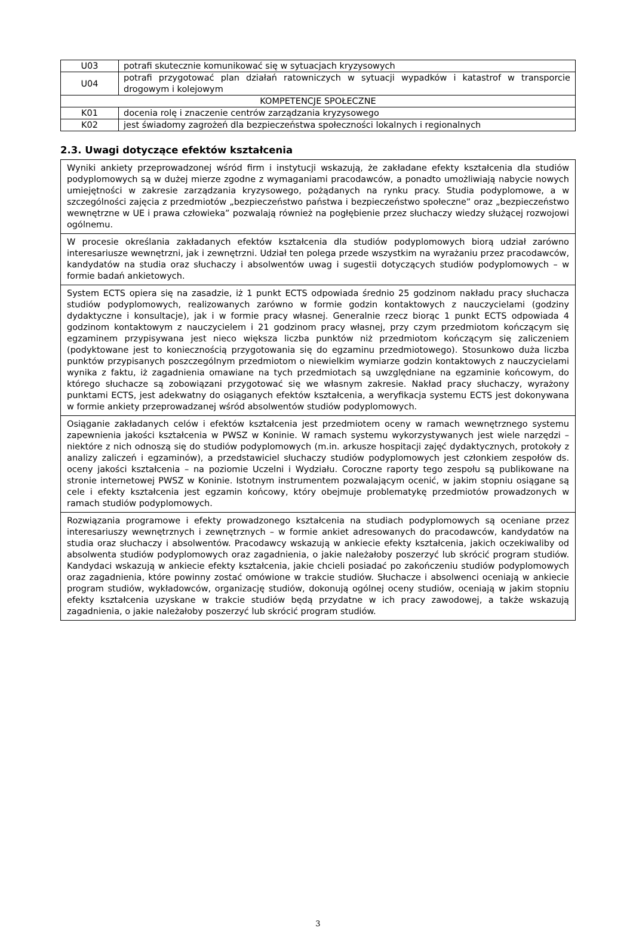| U03 | potrafi skutecznie komunikować się w sytuacjach kryzysowych |
| U04 | potrafi przygotować plan działań ratowniczych w sytuacji wypadków i katastrof w transporcie drogowym i kolejowym |
| KOMPETENCJE SPOŁECZNE | |
| K01 | docenia rolę i znaczenie centrów zarządzania kryzysowego |
| K02 | jest świadomy zagrożeń dla bezpieczeństwa społeczności lokalnych i regionalnych |
2.3. Uwagi dotyczące efektów kształcenia
| Wyniki ankiety przeprowadzonej wśród firm i instytucji wskazują, że zakładane efekty kształcenia dla studiów podyplomowych są w dużej mierze zgodne z wymaganiami pracodawców, a ponadto umożliwiają nabycie nowych umiejętności w zakresie zarządzania kryzysowego, pożądanych na rynku pracy. Studia podyplomowe, a w szczególności zajęcia z przedmiotów „bezpieczeństwo państwa i bezpieczeństwo społeczne” oraz „bezpieczeństwo wewnętrzne w UE i prawa człowieka” pozwalają również na pogłębienie przez słuchaczy wiedzy służącej rozwojowi ogólnemu. |
| W procesie określania zakładanych efektów kształcenia dla studiów podyplomowych biorą udział zarówno interesariusze wewnętrzni, jak i zewnętrzni. Udział ten polega przede wszystkim na wyrażaniu przez pracodawców, kandydatów na studia oraz słuchaczy i absolwentów uwag i sugestii dotyczących studiów podyplomowych – w formie badań ankietowych. |
| System ECTS opiera się na zasadzie, iż 1 punkt ECTS odpowiada średnio 25 godzinom nakładu pracy słuchacza studiów podyplomowych, realizowanych zarówno w formie godzin kontaktowych z nauczycielami (godziny dydaktyczne i konsultacje), jak i w formie pracy własnej. Generalnie rzecz biorąc 1 punkt ECTS odpowiada 4 godzinom kontaktowym z nauczycielem i 21 godzinom pracy własnej, przy czym przedmiotom kończącym się egzaminem przypisywana jest nieco większa liczba punktów niż przedmiotom kończącym się zaliczeniem (podyktowane jest to koniecznością przygotowania się do egzaminu przedmiotowego). Stosunkowo duża liczba punktów przypisanych poszczególnym przedmiotom o niewielkim wymiarze godzin kontaktowych z nauczycielami wynika z faktu, iż zagadnienia omawiane na tych przedmiotach są uwzględniane na egzaminie końcowym, do którego słuchacze są zobowiązani przygotować się we własnym zakresie. Nakład pracy słuchaczy, wyrażony punktami ECTS, jest adekwatny do osiąganych efektów kształcenia, a weryfikacja systemu ECTS jest dokonywana w formie ankiety przeprowadzanej wśród absolwentów studiów podyplomowych. |
| Osiąganie zakładanych celów i efektów kształcenia jest przedmiotem oceny w ramach wewnętrznego systemu zapewnienia jakości kształcenia w PWSZ w Koninie. W ramach systemu wykorzystywanych jest wiele narzędzi – niektóre z nich odnoszą się do studiów podyplomowych (m.in. arkusze hospitacji zajęć dydaktycznych, protokoły z analizy zaliczeń i egzaminów), a przedstawiciel słuchaczy studiów podyplomowych jest członkiem zespołów ds. oceny jakości kształcenia – na poziomie Uczelni i Wydziału. Coroczne raporty tego zespołu są publikowane na stronie internetowej PWSZ w Koninie. Istotnym instrumentem pozwalającym ocenić, w jakim stopniu osiągane są cele i efekty kształcenia jest egzamin końcowy, który obejmuje problematykę przedmiotów prowadzonych w ramach studiów podyplomowych. |
| Rozwiązania programowe i efekty prowadzonego kształcenia na studiach podyplomowych są oceniane przez interesariuszy wewnętrznych i zewnętrznych – w formie ankiet adresowanych do pracodawców, kandydatów na studia oraz słuchaczy i absolwentów. Pracodawcy wskazują w ankiecie efekty kształcenia, jakich oczekiwaliby od absolwenta studiów podyplomowych oraz zagadnienia, o jakie należałoby poszerzyć lub skrócić program studiów. Kandydaci wskazują w ankiecie efekty kształcenia, jakie chcieli posiadać po zakończeniu studiów podyplomowych oraz zagadnienia, które powinny zostać omówione w trakcie studiów. Słuchacze i absolwenci oceniają w ankiecie program studiów, wykładowców, organizację studiów, dokonują ogólnej oceny studiów, oceniają w jakim stopniu efekty kształcenia uzyskane w trakcie studiów będą przydatne w ich pracy zawodowej, a także wskazują zagadnienia, o jakie należałoby poszerzyć lub skrócić program studiów. |
3